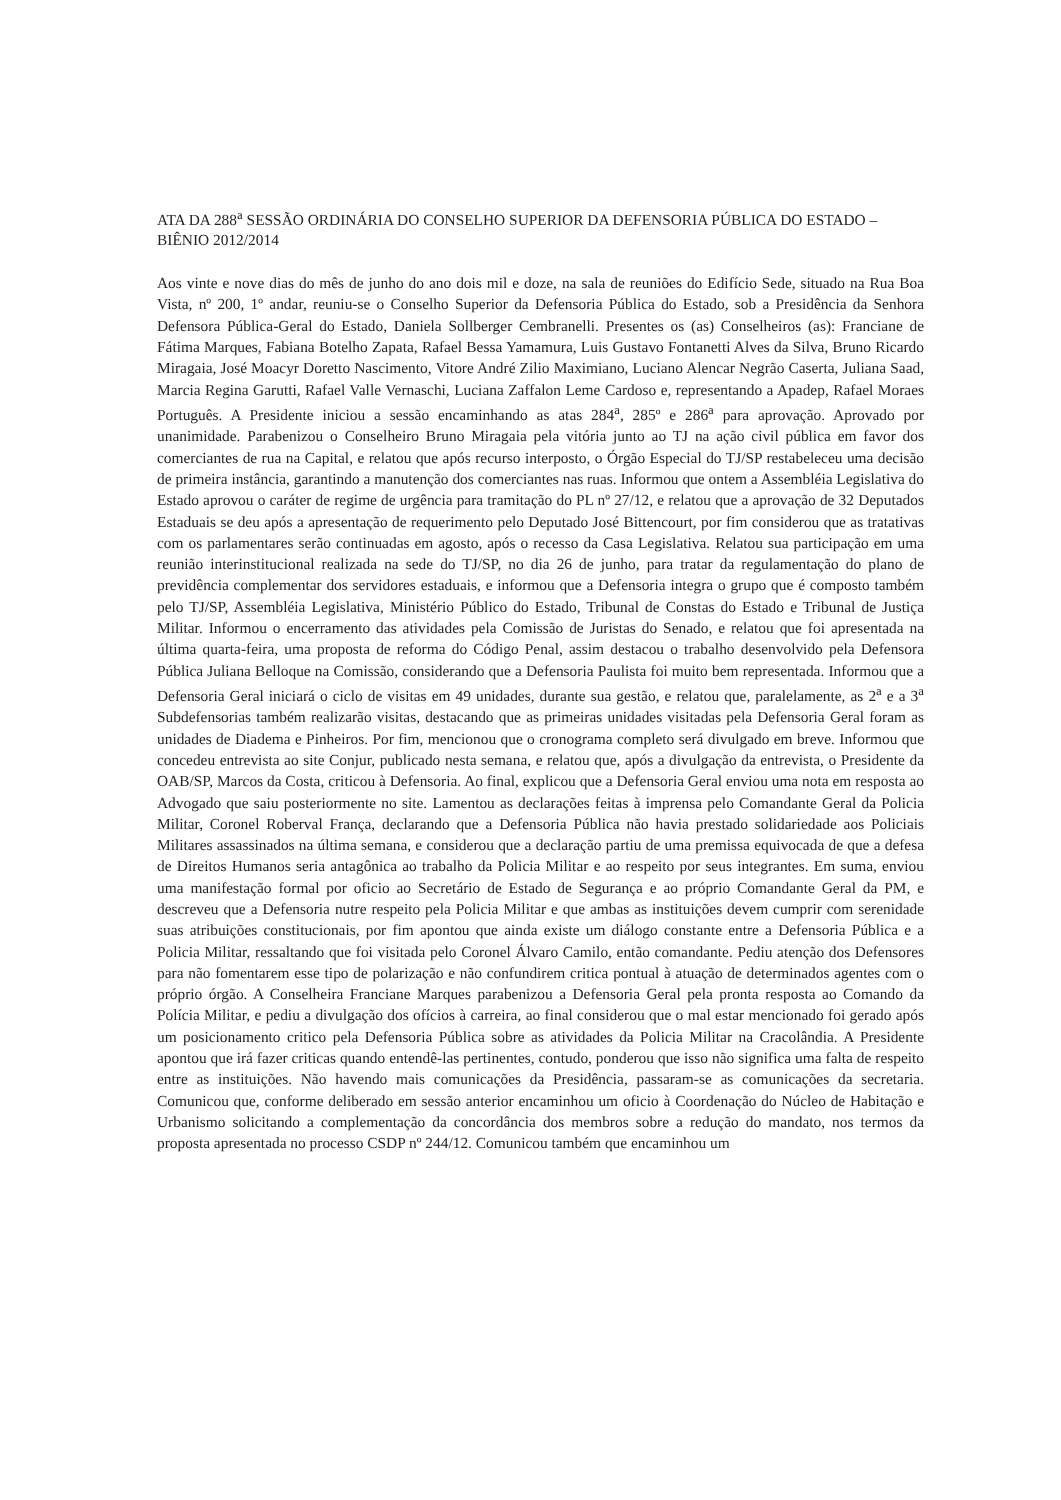ATA DA 288<sup>a</sup> SESSÃO ORDINÁRIA DO CONSELHO SUPERIOR DA DEFENSORIA PÚBLICA DO ESTADO – BIÊNIO 2012/2014
Aos vinte e nove dias do mês de junho do ano dois mil e doze, na sala de reuniões do Edifício Sede, situado na Rua Boa Vista, nº 200, 1º andar, reuniu-se o Conselho Superior da Defensoria Pública do Estado, sob a Presidência da Senhora Defensora Pública-Geral do Estado, Daniela Sollberger Cembranelli. Presentes os (as) Conselheiros (as): Franciane de Fátima Marques, Fabiana Botelho Zapata, Rafael Bessa Yamamura, Luis Gustavo Fontanetti Alves da Silva, Bruno Ricardo Miragaia, José Moacyr Doretto Nascimento, Vitore André Zilio Maximiano, Luciano Alencar Negrão Caserta, Juliana Saad, Marcia Regina Garutti, Rafael Valle Vernaschi, Luciana Zaffalon Leme Cardoso e, representando a Apadep, Rafael Moraes Português. A Presidente iniciou a sessão encaminhando as atas 284<sup>a</sup>, 285º e 286<sup>a</sup> para aprovação. Aprovado por unanimidade. Parabenizou o Conselheiro Bruno Miragaia pela vitória junto ao TJ na ação civil pública em favor dos comerciantes de rua na Capital, e relatou que após recurso interposto, o Órgão Especial do TJ/SP restabeleceu uma decisão de primeira instância, garantindo a manutenção dos comerciantes nas ruas. Informou que ontem a Assembléia Legislativa do Estado aprovou o caráter de regime de urgência para tramitação do PL nº 27/12, e relatou que a aprovação de 32 Deputados Estaduais se deu após a apresentação de requerimento pelo Deputado José Bittencourt, por fim considerou que as tratativas com os parlamentares serão continuadas em agosto, após o recesso da Casa Legislativa. Relatou sua participação em uma reunião interinstitucional realizada na sede do TJ/SP, no dia 26 de junho, para tratar da regulamentação do plano de previdência complementar dos servidores estaduais, e informou que a Defensoria integra o grupo que é composto também pelo TJ/SP, Assembléia Legislativa, Ministério Público do Estado, Tribunal de Constas do Estado e Tribunal de Justiça Militar. Informou o encerramento das atividades pela Comissão de Juristas do Senado, e relatou que foi apresentada na última quarta-feira, uma proposta de reforma do Código Penal, assim destacou o trabalho desenvolvido pela Defensora Pública Juliana Belloque na Comissão, considerando que a Defensoria Paulista foi muito bem representada. Informou que a Defensoria Geral iniciará o ciclo de visitas em 49 unidades, durante sua gestão, e relatou que, paralelamente, as 2<sup>a</sup> e a 3<sup>a</sup> Subdefensorias também realizarão visitas, destacando que as primeiras unidades visitadas pela Defensoria Geral foram as unidades de Diadema e Pinheiros. Por fim, mencionou que o cronograma completo será divulgado em breve. Informou que concedeu entrevista ao site Conjur, publicado nesta semana, e relatou que, após a divulgação da entrevista, o Presidente da OAB/SP, Marcos da Costa, criticou à Defensoria. Ao final, explicou que a Defensoria Geral enviou uma nota em resposta ao Advogado que saiu posteriormente no site. Lamentou as declarações feitas à imprensa pelo Comandante Geral da Policia Militar, Coronel Roberval França, declarando que a Defensoria Pública não havia prestado solidariedade aos Policiais Militares assassinados na última semana, e considerou que a declaração partiu de uma premissa equivocada de que a defesa de Direitos Humanos seria antagônica ao trabalho da Policia Militar e ao respeito por seus integrantes. Em suma, enviou uma manifestação formal por oficio ao Secretário de Estado de Segurança e ao próprio Comandante Geral da PM, e descreveu que a Defensoria nutre respeito pela Policia Militar e que ambas as instituições devem cumprir com serenidade suas atribuições constitucionais, por fim apontou que ainda existe um diálogo constante entre a Defensoria Pública e a Policia Militar, ressaltando que foi visitada pelo Coronel Álvaro Camilo, então comandante. Pediu atenção dos Defensores para não fomentarem esse tipo de polarização e não confundirem critica pontual à atuação de determinados agentes com o próprio órgão. A Conselheira Franciane Marques parabenizou a Defensoria Geral pela pronta resposta ao Comando da Polícia Militar, e pediu a divulgação dos ofícios à carreira, ao final considerou que o mal estar mencionado foi gerado após um posicionamento critico pela Defensoria Pública sobre as atividades da Policia Militar na Cracolândia. A Presidente apontou que irá fazer criticas quando entendê-las pertinentes, contudo, ponderou que isso não significa uma falta de respeito entre as instituições. Não havendo mais comunicações da Presidência, passaram-se as comunicações da secretaria. Comunicou que, conforme deliberado em sessão anterior encaminhou um oficio à Coordenação do Núcleo de Habitação e Urbanismo solicitando a complementação da concordância dos membros sobre a redução do mandato, nos termos da proposta apresentada no processo CSDP nº 244/12. Comunicou também que encaminhou um